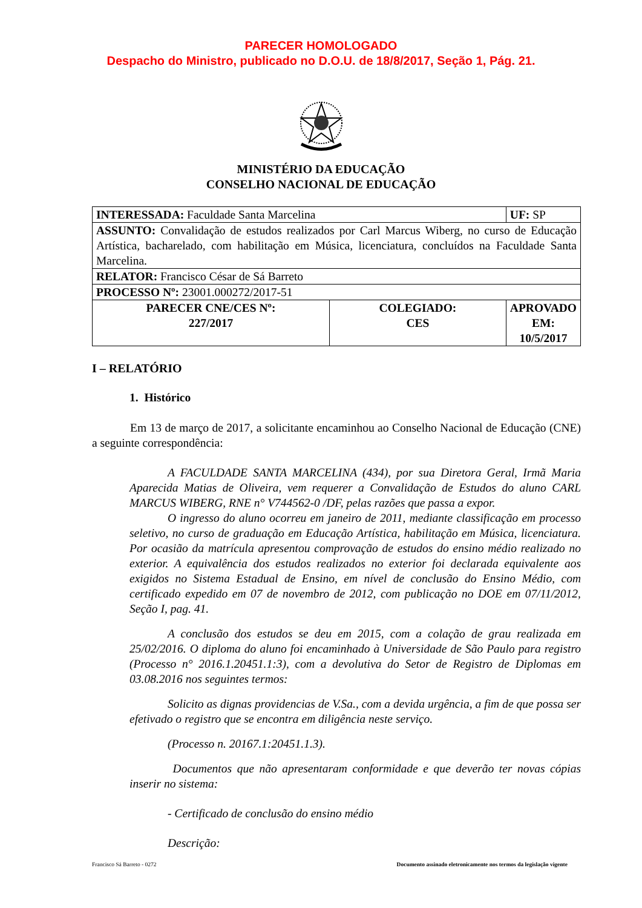PARECER HOMOLOGADO
Despacho do Ministro, publicado no D.O.U. de 18/8/2017, Seção 1, Pág. 21.
MINISTÉRIO DA EDUCAÇÃO
CONSELHO NACIONAL DE EDUCAÇÃO
| INTERESSADA: Faculdade Santa Marcelina | | UF: SP |
| ASSUNTO: Convalidação de estudos realizados por Carl Marcus Wiberg, no curso de Educação Artística, bacharelado, com habilitação em Música, licenciatura, concluídos na Faculdade Santa Marcelina. | | |
| RELATOR: Francisco César de Sá Barreto | | |
| PROCESSO Nº: 23001.000272/2017-51 | | |
| PARECER CNE/CES Nº: 227/2017 | COLEGIADO: CES | APROVADO EM: 10/5/2017 |
I – RELATÓRIO
1. Histórico
Em 13 de março de 2017, a solicitante encaminhou ao Conselho Nacional de Educação (CNE) a seguinte correspondência:
A FACULDADE SANTA MARCELINA (434), por sua Diretora Geral, Irmã Maria Aparecida Matias de Oliveira, vem requerer a Convalidação de Estudos do aluno CARL MARCUS WIBERG, RNE n° V744562-0 /DF, pelas razões que passa a expor.
O ingresso do aluno ocorreu em janeiro de 2011, mediante classificação em processo seletivo, no curso de graduação em Educação Artística, habilitação em Música, licenciatura. Por ocasião da matrícula apresentou comprovação de estudos do ensino médio realizado no exterior. A equivalência dos estudos realizados no exterior foi declarada equivalente aos exigidos no Sistema Estadual de Ensino, em nível de conclusão do Ensino Médio, com certificado expedido em 07 de novembro de 2012, com publicação no DOE em 07/11/2012, Seção I, pag. 41.
A conclusão dos estudos se deu em 2015, com a colação de grau realizada em 25/02/2016. O diploma do aluno foi encaminhado à Universidade de São Paulo para registro (Processo n° 2016.1.20451.1:3), com a devolutiva do Setor de Registro de Diplomas em 03.08.2016 nos seguintes termos:
Solicito as dignas providencias de V.Sa., com a devida urgência, a fim de que possa ser efetivado o registro que se encontra em diligência neste serviço.
(Processo n. 20167.1:20451.1.3).
Documentos que não apresentaram conformidade e que deverão ter novas cópias inserir no sistema:
- Certificado de conclusão do ensino médio
Descrição:
Francisco Sá Barreto - 0272 Documento assinado eletronicamente nos termos da legislação vigente